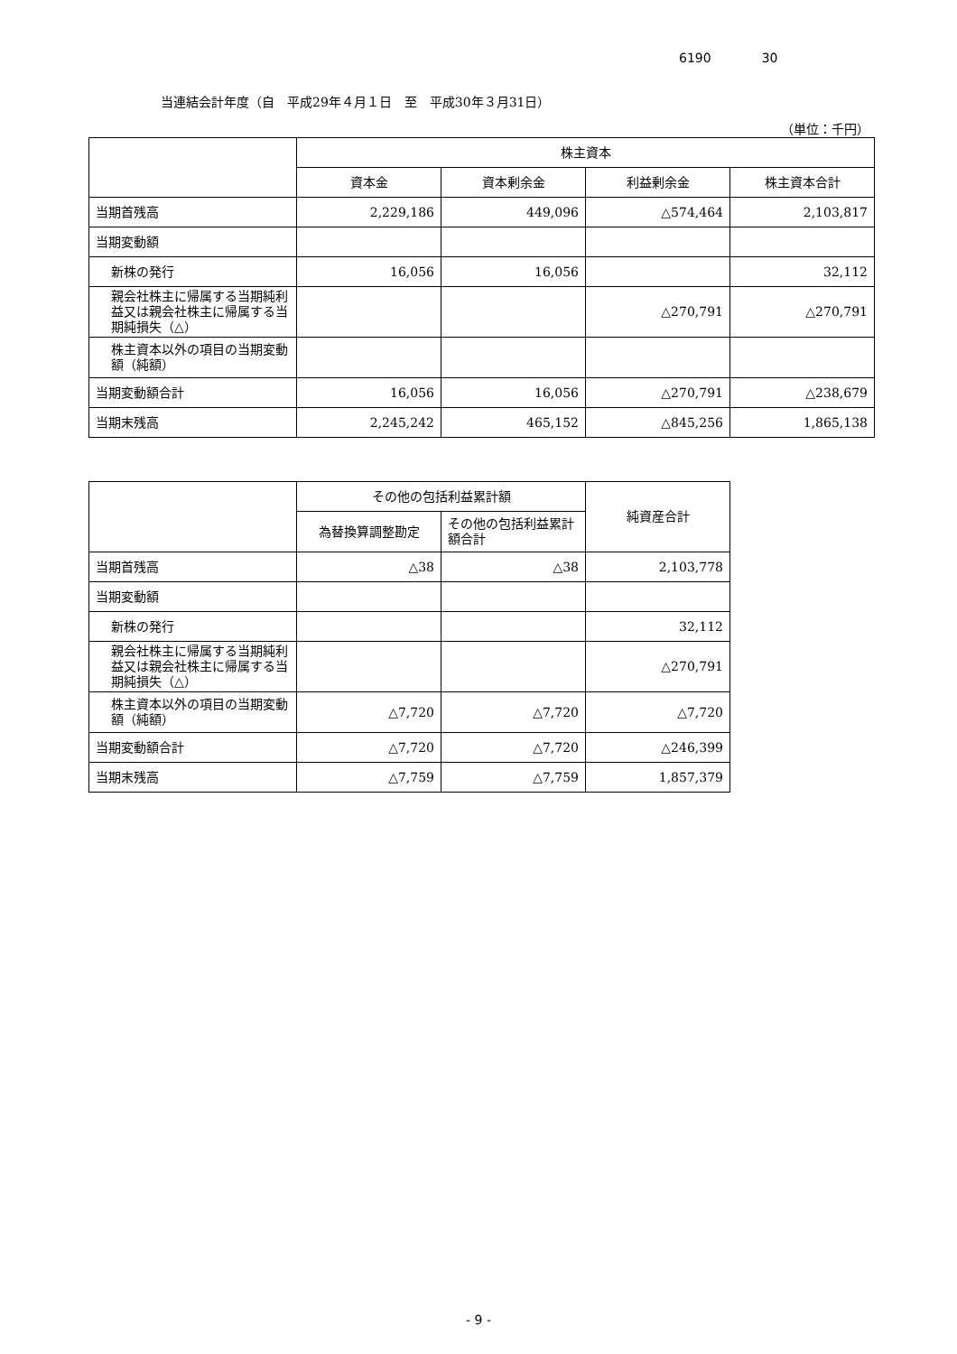6190 30
当連結会計年度（自　平成29年４月１日　至　平成30年３月31日）
（単位：千円）
| | 株主資本 | | | |
| --- | --- | --- | --- | --- |
| | 資本金 | 資本剰余金 | 利益剰余金 | 株主資本合計 |
| 当期首残高 | 2,229,186 | 449,096 | △574,464 | 2,103,817 |
| 当期変動額 | | | | |
| 新株の発行 | 16,056 | 16,056 | | 32,112 |
| 親会社株主に帰属する当期純利益又は親会社株主に帰属する当期純損失（△） | | | △270,791 | △270,791 |
| 株主資本以外の項目の当期変動額（純額） | | | | |
| 当期変動額合計 | 16,056 | 16,056 | △270,791 | △238,679 |
| 当期末残高 | 2,245,242 | 465,152 | △845,256 | 1,865,138 |
| | その他の包括利益累計額 | | 純資産合計 |
| --- | --- | --- | --- |
| | 為替換算調整勘定 | その他の包括利益累計額合計 | |
| 当期首残高 | △38 | △38 | 2,103,778 |
| 当期変動額 | | | |
| 新株の発行 | | | 32,112 |
| 親会社株主に帰属する当期純利益又は親会社株主に帰属する当期純損失（△） | | | △270,791 |
| 株主資本以外の項目の当期変動額（純額） | △7,720 | △7,720 | △7,720 |
| 当期変動額合計 | △7,720 | △7,720 | △246,399 |
| 当期末残高 | △7,759 | △7,759 | 1,857,379 |
- 9 -